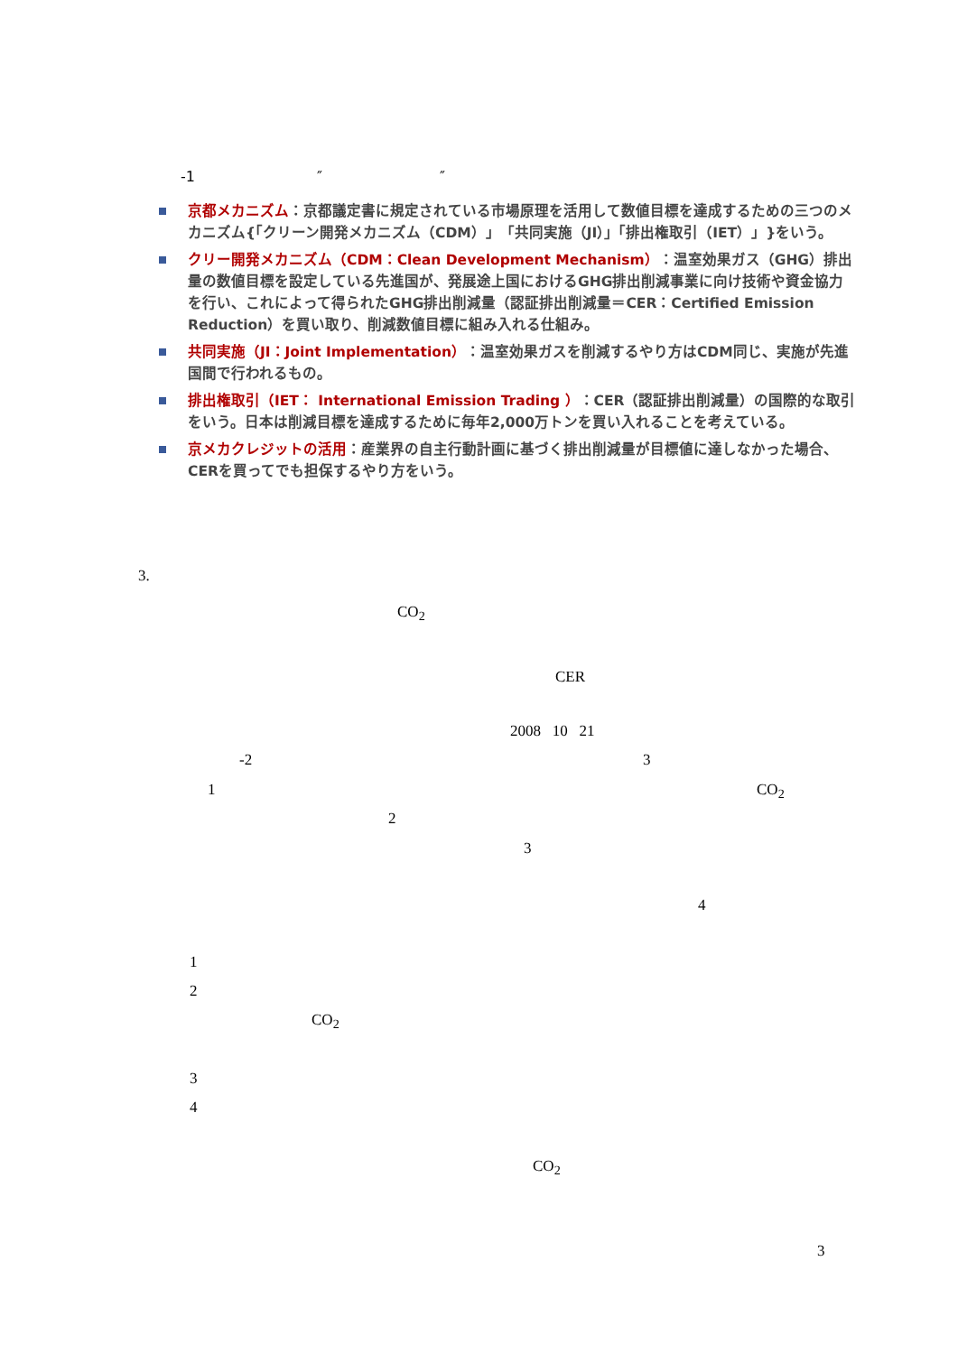-1 ″ ″
京都メカニズム：京都議定書に規定されている市場原理を活用して数値目標を達成するための三つのメカニズム{「クリーン開発メカニズム（CDM）」「共同実施（JI）」「排出権取引（IET）」}をいう。
クリー開発メカニズム（CDM：Clean Development Mechanism）：温室効果ガス（GHG）排出量の数値目標を設定している先進国が、発展途上国におけるGHG排出削減事業に向け技術や資金協力を行い、これによって得られたGHG排出削減量（認証排出削減量＝CER：Certified Emission Reduction）を買い取り、削減数値目標に組み入れる仕組み。
共同実施（JI：Joint Implementation）：温室効果ガスを削減するやり方はCDM同じ、実施が先進国間で行われるもの。
排出権取引（IET： International Emission Trading ）：CER（認証排出削減量）の国際的な取引をいう。日本は削減目標を達成するために毎年2,000万トンを買い入れることを考えている。
京メカクレジットの活用：産業界の自主行動計画に基づく排出削減量が目標値に達しなかった場合、CERを買ってでも担保するやり方をいう。
3.
CO<sub>2</sub>
CER
2008 10 21
-2 3
1 CO<sub>2</sub>
2
3
4
1
2
CO<sub>2</sub>
3
4
CO<sub>2</sub>
3